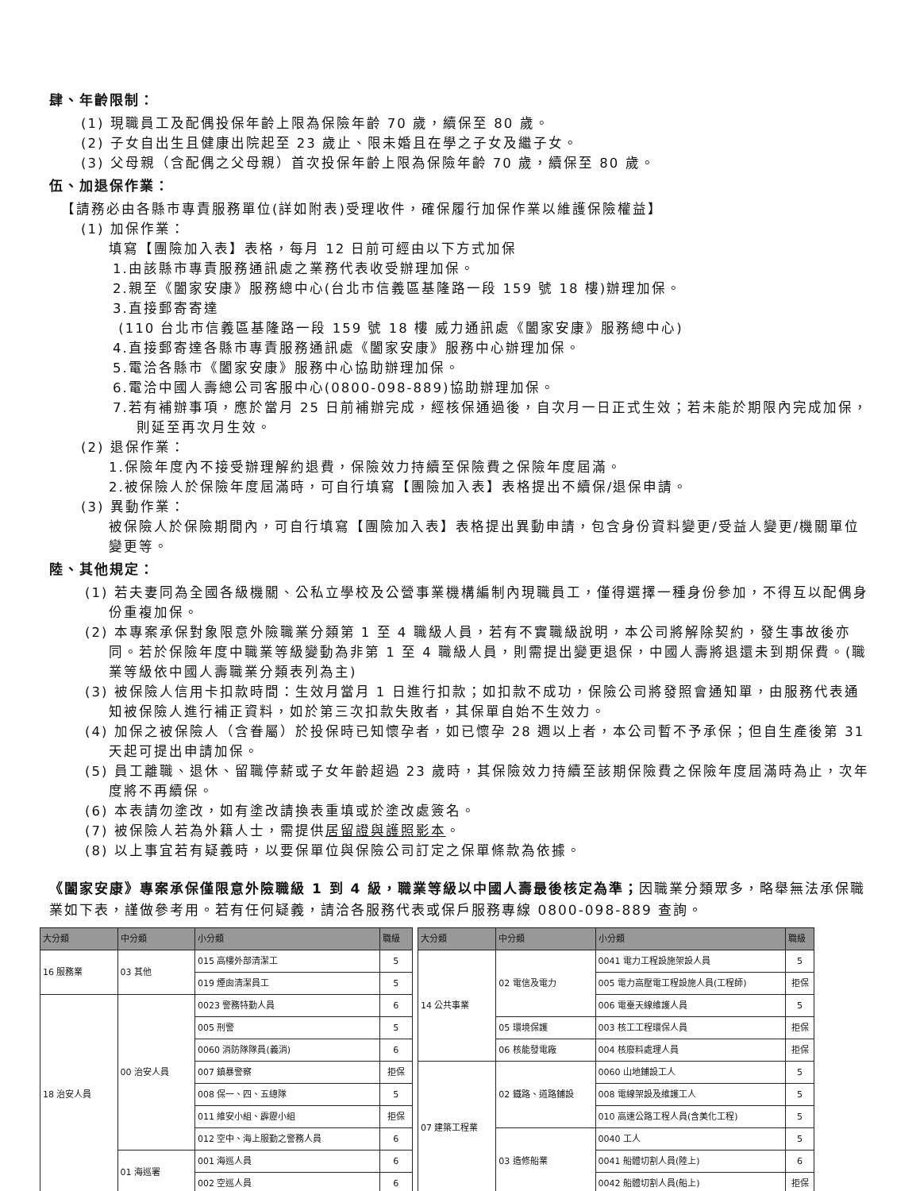肆、年齡限制：
(1) 現職員工及配偶投保年齡上限為保險年齡 70 歲，續保至 80 歲。
(2) 子女自出生且健康出院起至 23 歲止、限未婚且在學之子女及繼子女。
(3) 父母親（含配偶之父母親）首次投保年齡上限為保險年齡 70 歲，續保至 80 歲。
伍、加退保作業：
【請務必由各縣市專責服務單位(詳如附表)受理收件，確保履行加保作業以維護保險權益】
(1) 加保作業：
填寫【團險加入表】表格，每月 12 日前可經由以下方式加保
1.由該縣市專責服務通訊處之業務代表收受辦理加保。
2.親至《闔家安康》服務總中心(台北市信義區基隆路一段 159 號 18 樓)辦理加保。
3.直接郵寄寄達
(110 台北市信義區基隆路一段 159 號 18 樓 威力通訊處《闔家安康》服務總中心)
4.直接郵寄達各縣市專責服務通訊處《闔家安康》服務中心辦理加保。
5.電洽各縣市《闔家安康》服務中心協助辦理加保。
6.電洽中國人壽總公司客服中心(0800-098-889)協助辦理加保。
7.若有補辦事項，應於當月 25 日前補辦完成，經核保通過後，自次月一日正式生效；若未能於期限內完成加保，則延至再次月生效。
(2) 退保作業：
1.保險年度內不接受辦理解約退費，保險效力持續至保險費之保險年度屆滿。
2.被保險人於保險年度屆滿時，可自行填寫【團險加入表】表格提出不續保/退保申請。
(3) 異動作業：
被保險人於保險期間內，可自行填寫【團險加入表】表格提出異動申請，包含身份資料變更/受益人變更/機關單位變更等。
陸、其他規定：
(1) 若夫妻同為全國各級機關、公私立學校及公營事業機構編制內現職員工，僅得選擇一種身份參加，不得互以配偶身份重複加保。
(2) 本專案承保對象限意外險職業分類第 1 至 4 職級人員，若有不實職級說明，本公司將解除契約，發生事故後亦同。若於保險年度中職業等級變動為非第 1 至 4 職級人員，則需提出變更退保，中國人壽將退還未到期保費。(職業等級依中國人壽職業分類表列為主)
(3) 被保險人信用卡扣款時間：生效月當月 1 日進行扣款；如扣款不成功，保險公司將發照會通知單，由服務代表通知被保險人進行補正資料，如於第三次扣款失敗者，其保單自始不生效力。
(4) 加保之被保險人（含眷屬）於投保時已知懷孕者，如已懷孕 28 週以上者，本公司暫不予承保；但自生產後第 31 天起可提出申請加保。
(5) 員工離職、退休、留職停薪或子女年齡超過 23 歲時，其保險效力持續至該期保險費之保險年度屆滿時為止，次年度將不再續保。
(6) 本表請勿塗改，如有塗改請換表重填或於塗改處簽名。
(7) 被保險人若為外籍人士，需提供居留證與護照影本。
(8) 以上事宜若有疑義時，以要保單位與保險公司訂定之保單條款為依據。
《闔家安康》專案承保僅限意外險職級 1 到 4 級，職業等級以中國人壽最後核定為準；因職業分類眾多，略舉無法承保職業如下表，謹做參考用。若有任何疑義，請洽各服務代表或保戶服務專線 0800-098-889 查詢。
| 大分類 | 中分類 | 小分類 | 職級 |
| --- | --- | --- | --- |
| 16 服務業 | 03 其他 | 015 高樓外部清潔工 | 5 |
| | | 019 煙囪清潔員工 | 5 |
| 18 治安人員 | 00 治安人員 | 0023 警務特勤人員 | 6 |
| | | 005 刑警 | 5 |
| | | 0060 消防隊隊員(義消) | 6 |
| | | 007 鎮暴警察 | 拒保 |
| | | 008 保一、四、五總隊 | 5 |
| | | 011 維安小組、霹靂小組 | 拒保 |
| | | 012 空中、海上服勤之警務人員 | 6 |
| | 01 海巡署 | 001 海巡人員 | 6 |
| | | 002 空巡人員 | 6 |
| 大分類 | 中分類 | 小分類 | 職級 |
| --- | --- | --- | --- |
| 14 公共事業 | 02 電信及電力 | 0041 電力工程設施架設人員 | 5 |
| | | 005 電力高壓電工程設施人員(工程師) | 拒保 |
| | | 006 電臺天線維護人員 | 5 |
| | 05 環境保護 | 003 核工工程環保人員 | 拒保 |
| | 06 核能發電廠 | 004 核廢料處理人員 | 拒保 |
| 07 建築工程業 | 02 鐵路、道路鋪設 | 0060 山地鋪設工人 | 5 |
| | | 008 電線架設及維護工人 | 5 |
| | | 010 高速公路工程人員(含美化工程) | 5 |
| | 03 造修船業 | 0040 工人 | 5 |
| | | 0041 船體切割人員(陸上) | 6 |
| | | 0042 船體切割人員(船上) | 拒保 |